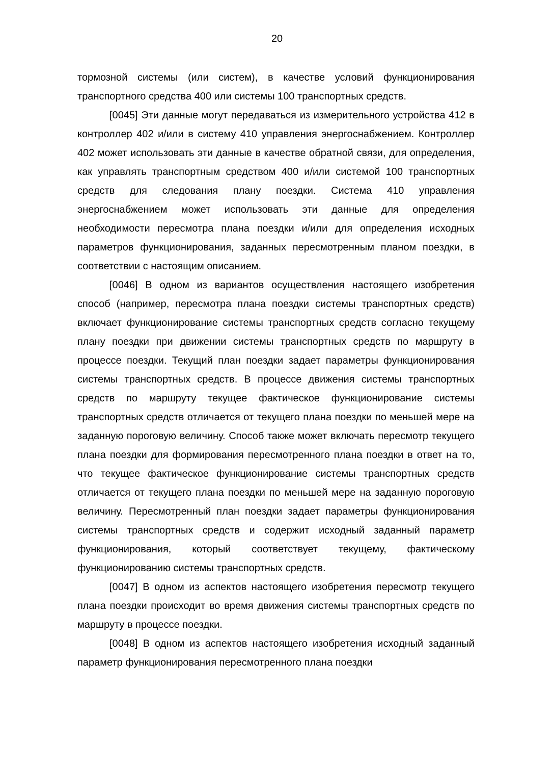20
тормозной системы (или систем), в качестве условий функционирования транспортного средства 400 или системы 100 транспортных средств.
[0045] Эти данные могут передаваться из измерительного устройства 412 в контроллер 402 и/или в систему 410 управления энергоснабжением. Контроллер 402 может использовать эти данные в качестве обратной связи, для определения, как управлять транспортным средством 400 и/или системой 100 транспортных средств для следования плану поездки. Система 410 управления энергоснабжением может использовать эти данные для определения необходимости пересмотра плана поездки и/или для определения исходных параметров функционирования, заданных пересмотренным планом поездки, в соответствии с настоящим описанием.
[0046] В одном из вариантов осуществления настоящего изобретения способ (например, пересмотра плана поездки системы транспортных средств) включает функционирование системы транспортных средств согласно текущему плану поездки при движении системы транспортных средств по маршруту в процессе поездки. Текущий план поездки задает параметры функционирования системы транспортных средств. В процессе движения системы транспортных средств по маршруту текущее фактическое функционирование системы транспортных средств отличается от текущего плана поездки по меньшей мере на заданную пороговую величину. Способ также может включать пересмотр текущего плана поездки для формирования пересмотренного плана поездки в ответ на то, что текущее фактическое функционирование системы транспортных средств отличается от текущего плана поездки по меньшей мере на заданную пороговую величину. Пересмотренный план поездки задает параметры функционирования системы транспортных средств и содержит исходный заданный параметр функционирования, который соответствует текущему, фактическому функционированию системы транспортных средств.
[0047] В одном из аспектов настоящего изобретения пересмотр текущего плана поездки происходит во время движения системы транспортных средств по маршруту в процессе поездки.
[0048] В одном из аспектов настоящего изобретения исходный заданный параметр функционирования пересмотренного плана поездки